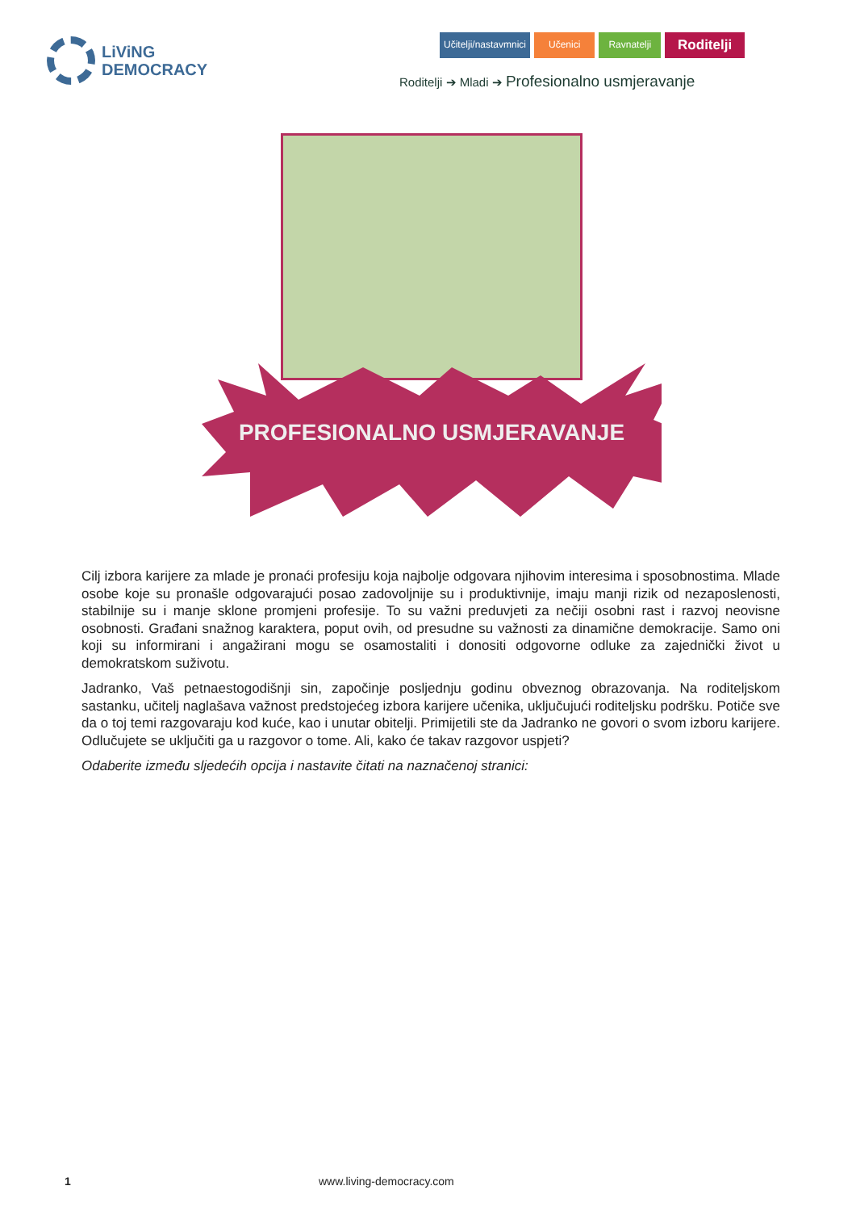LiViNG
DEMOCRACY
Učitelji/nastavmnici Učenici Ravnatelji
Roditelji
Roditelji ➔ Mladi ➔ Profesionalno usmjeravanje
PROFESIONALNO USMJERAVANJE
Cilj izbora karijere za mlade je pronaći profesiju koja najbolje odgovara njihovim interesima i sposobnostima. Mlade osobe koje su pronašle odgovarajući posao zadovoljnije su i produktivnije, imaju manji rizik od nezaposlenosti, stabilnije su i manje sklone promjeni profesije. To su važni preduvjeti za nečiji osobni rast i razvoj neovisne osobnosti. Građani snažnog karaktera, poput ovih, od presudne su važnosti za dinamične demokracije. Samo oni koji su informirani i angažirani mogu se osamostaliti i donositi odgovorne odluke za zajednički život u demokratskom suživotu.
Jadranko, Vaš petnaestogodišnji sin, započinje posljednju godinu obveznog obrazovanja. Na roditeljskom sastanku, učitelj naglašava važnost predstojećeg izbora karijere učenika, uključujući roditeljsku podršku. Potiče sve da o toj temi razgovaraju kod kuće, kao i unutar obitelji. Primijetili ste da Jadranko ne govori o svom izboru karijere. Odlučujete se uključiti ga u razgovor o tome. Ali, kako će takav razgovor uspjeti?
Odaberite između sljedećih opcija i nastavite čitati na naznačenoj stranici:
1 www.living-democracy.com